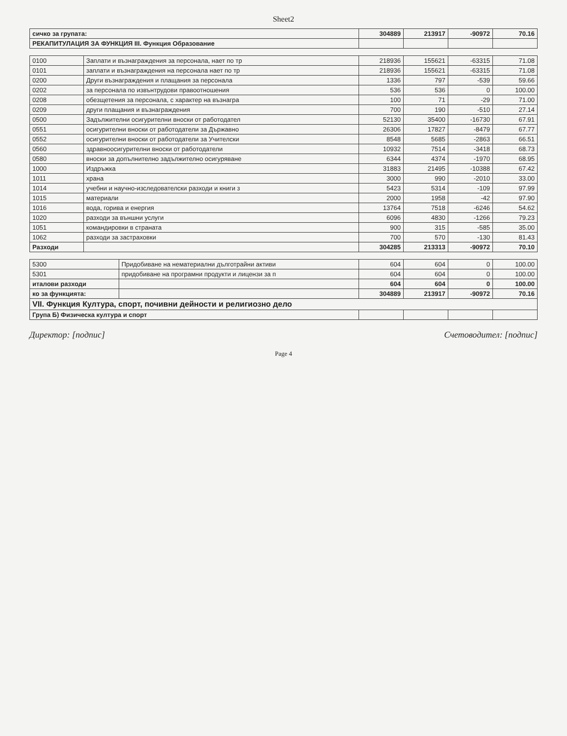Sheet2
| сичко за групата: | 304889 | 213917 | -90972 | 70.16 |
| РЕКАПИТУЛАЦИЯ ЗА ФУНКЦИЯ III. Функция Образование | | | | |
| 0100 | Заплати и възнаграждения за персонала, нает по тр | 218936 | 155621 | -63315 | 71.08 |
| 0101 | заплати и възнаграждения на персонала нает по тр | 218936 | 155621 | -63315 | 71.08 |
| 0200 | Други възнаграждения и плащания за персонала | 1336 | 797 | -539 | 59.66 |
| 0202 | за персонала по извънтрудови правоотношения | 536 | 536 | 0 | 100.00 |
| 0208 | обезщетения за персонала, с характер на възнагра | 100 | 71 | -29 | 71.00 |
| 0209 | други плащания и възнаграждения | 700 | 190 | -510 | 27.14 |
| 0500 | Задължителни осигурителни вноски от работодател | 52130 | 35400 | -16730 | 67.91 |
| 0551 | осигурителни вноски от работодатели за Държавно | 26306 | 17827 | -8479 | 67.77 |
| 0552 | осигурителни вноски от работодатели за Учителски | 8548 | 5685 | -2863 | 66.51 |
| 0560 | здравноосигурителни вноски от работодатели | 10932 | 7514 | -3418 | 68.73 |
| 0580 | вноски за допълнително задължително осигуряване | 6344 | 4374 | -1970 | 68.95 |
| 1000 | Издръжка | 31883 | 21495 | -10388 | 67.42 |
| 1011 | храна | 3000 | 990 | -2010 | 33.00 |
| 1014 | учебни и научно-изследователски разходи и книги з | 5423 | 5314 | -109 | 97.99 |
| 1015 | материали | 2000 | 1958 | -42 | 97.90 |
| 1016 | вода, горива и енергия | 13764 | 7518 | -6246 | 54.62 |
| 1020 | разходи за външни услуги | 6096 | 4830 | -1266 | 79.23 |
| 1051 | командировки в страната | 900 | 315 | -585 | 35.00 |
| 1062 | разходи за застраховки | 700 | 570 | -130 | 81.43 |
| Разходи | | 304285 | 213313 | -90972 | 70.10 |
| 5300 | Придобиване на нематериални дълготрайни активи | 604 | 604 | 0 | 100.00 |
| 5301 | придобиване на програмни продукти и лицензи за п | 604 | 604 | 0 | 100.00 |
| итaлови разходи | | 604 | 604 | 0 | 100.00 |
| ко за функцията: | | 304889 | 213917 | -90972 | 70.16 |
| VII. Функция Култура, спорт, почивни дейности и религиозно дело | | | | | |
| Група Б) Физическа култура и спорт | | | | | |
Директор: [подпис] Счетоводител: [подпис]
Page 4